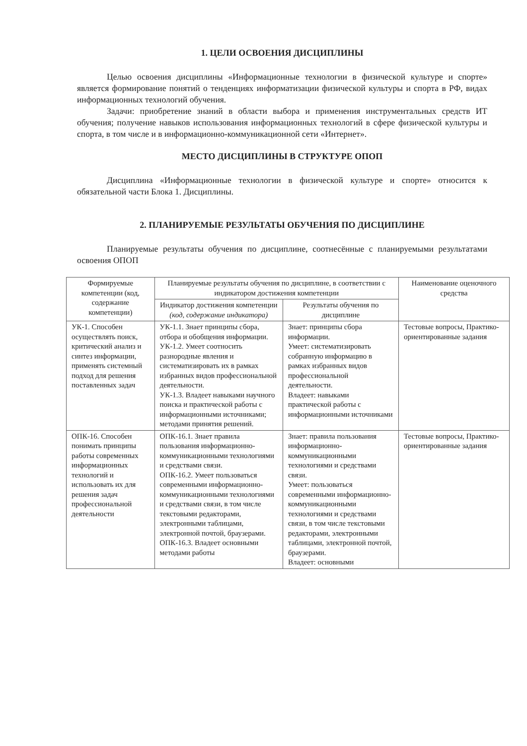1. ЦЕЛИ ОСВОЕНИЯ ДИСЦИПЛИНЫ
Целью освоения дисциплины «Информационные технологии в физической культуре и спорте» является формирование понятий о тенденциях информатизации физической культуры и спорта в РФ, видах информационных технологий обучения.
Задачи: приобретение знаний в области выбора и применения инструментальных средств ИТ обучения; получение навыков использования информационных технологий в сфере физической культуры и спорта, в том числе и в информационно-коммуникационной сети «Интернет».
МЕСТО ДИСЦИПЛИНЫ В СТРУКТУРЕ ОПОП
Дисциплина «Информационные технологии в физической культуре и спорте» относится к обязательной части Блока 1. Дисциплины.
2. ПЛАНИРУЕМЫЕ РЕЗУЛЬТАТЫ ОБУЧЕНИЯ ПО ДИСЦИПЛИНЕ
Планируемые результаты обучения по дисциплине, соотнесённые с планируемыми результатами освоения ОПОП
| Формируемые компетенции (код, содержание компетенции) | Планируемые результаты обучения по дисциплине, в соответствии с индикатором достижения компетенции | | Наименование оценочного средства |
| --- | --- | --- | --- |
| | Индикатор достижения компетенции (код, содержание индикатора) | Результаты обучения по дисциплине | |
| УК-1. Способен осуществлять поиск, критический анализ и синтез информации, применять системный подход для решения поставленных задач | УК-1.1. Знает принципы сбора, отбора и обобщения информации. УК-1.2. Умеет соотносить разнородные явления и систематизировать их в рамках избранных видов профессиональной деятельности. УК-1.3. Владеет навыками научного поиска и практической работы с информационными источниками; методами принятия решений. | Знает: принципы сбора информации. Умеет: систематизировать собранную информацию в рамках избранных видов профессиональной деятельности. Владеет: навыками практической работы с информационными источниками | Тестовые вопросы, Практико-ориентированные задания |
| ОПК-16. Способен понимать принципы работы современных информационных технологий и использовать их для решения задач профессиональной деятельности | ОПК-16.1. Знает правила пользования информационно-коммуникационными технологиями и средствами связи. ОПК-16.2. Умеет пользоваться современными информационно-коммуникационными технологиями и средствами связи, в том числе текстовыми редакторами, электронными таблицами, электронной почтой, браузерами. ОПК-16.3. Владеет основными методами работы | Знает: правила пользования информационно-коммуникационными технологиями и средствами связи. Умеет: пользоваться современными информационно-коммуникационными технологиями и средствами связи, в том числе текстовыми редакторами, электронными таблицами, электронной почтой, браузерами. Владеет: основными | Тестовые вопросы, Практико-ориентированные задания |